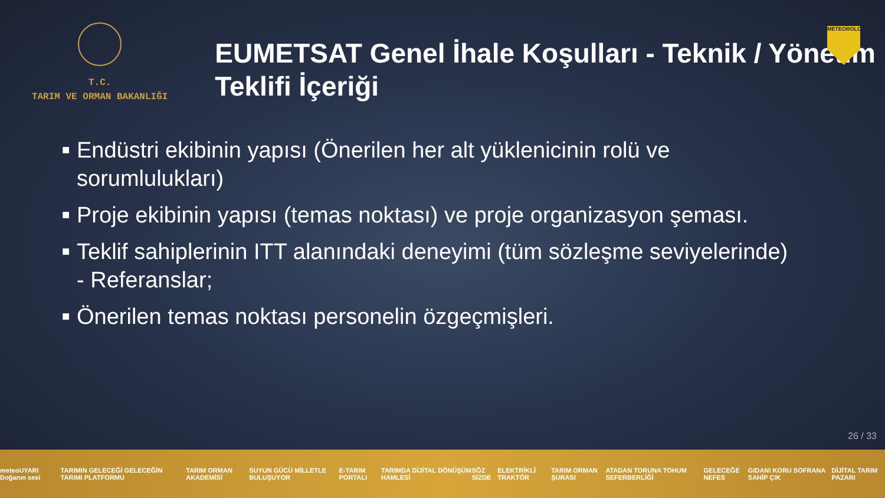T.C.
TARIM VE ORMAN BAKANLIĞI
EUMETSAT Genel İhale Koşulları - Teknik / Yönetim Teklifi İçeriği
METEOROLOJİ
■ Endüstri ekibinin yapısı (Önerilen her alt yüklenicinin rolü ve sorumlulukları)
■ Proje ekibinin yapısı (temas noktası) ve proje organizasyon şeması.
■ Teklif sahiplerinin ITT alanındaki deneyimi (tüm sözleşme seviyelerinde) - Referanslar;
■ Önerilen temas noktası personelin özgeçmişleri.
26 / 33
meteoUYARI Doğanın sesi TARIMIN GELECEĞİ GELECEĞİN TARIMI PLATFORMU TARIM ORMAN AKADEMİSİ SUYUN GÜCÜ MİLLETLE BULUŞUYOR E-TARIM PORTALI TARIMDA DİJİTAL DÖNÜŞÜM HAMLESİ SÖZ SİZDE ELEKTRİKLİ TRAKTÖR TARIM ORMAN ŞURASI ATADAN TORUNA TOHUM SEFERBERLİĞİ GELECEĞE NEFES GIDANI KORU SOFRANA SAHİP ÇIK DİJİTAL TARIM PAZARI